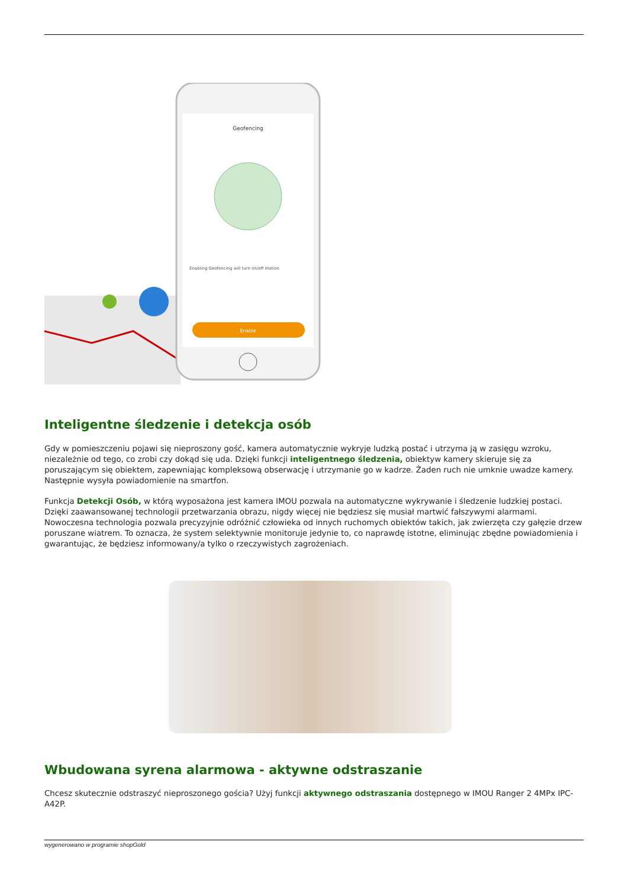Geofencing
Enabling Geofencing will turn on/off motion
Enable
Inteligentne śledzenie i detekcja osób
Gdy w pomieszczeniu pojawi się nieproszony gość, kamera automatycznie wykryje ludzką postać i utrzyma ją w zasięgu wzroku, niezależnie od tego, co zrobi czy dokąd się uda. Dzięki funkcji inteligentnego śledzenia, obiektyw kamery skieruje się za poruszającym się obiektem, zapewniając kompleksową obserwację i utrzymanie go w kadrze. Żaden ruch nie umknie uwadze kamery. Następnie wysyła powiadomienie na smartfon.
Funkcja Detekcji Osób, w którą wyposażona jest kamera IMOU pozwala na automatyczne wykrywanie i śledzenie ludzkiej postaci. Dzięki zaawansowanej technologii przetwarzania obrazu, nigdy więcej nie będziesz się musiał martwić fałszywymi alarmami.
Nowoczesna technologia pozwala precyzyjnie odróżnić człowieka od innych ruchomych obiektów takich, jak zwierzęta czy gałęzie drzew poruszane wiatrem. To oznacza, że system selektywnie monitoruje jedynie to, co naprawdę istotne, eliminując zbędne powiadomienia i gwarantując, że będziesz informowany/a tylko o rzeczywistych zagrożeniach.
Wbudowana syrena alarmowa - aktywne odstraszanie
Chcesz skutecznie odstraszyć nieproszonego gościa? Użyj funkcji aktywnego odstraszania dostępnego w IMOU Ranger 2 4MPx IPC-A42P.
wygenerowano w programie shopGold